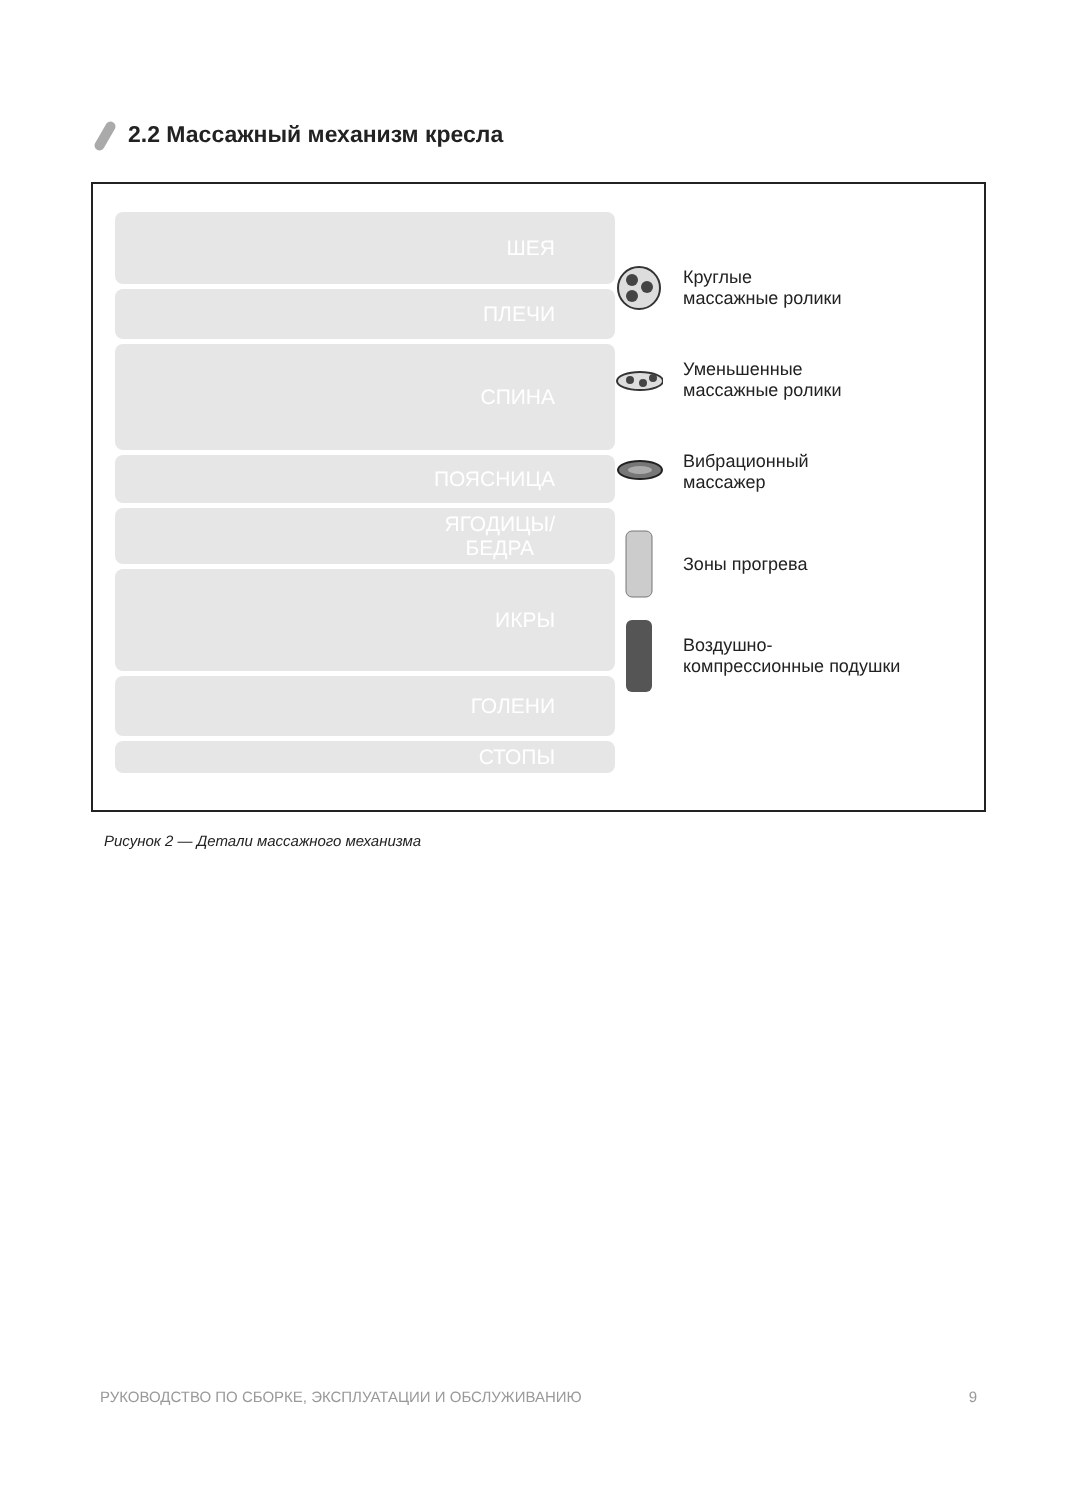2.2 Массажный механизм кресла
ШЕЯ
ПЛЕЧИ
СПИНА
ПОЯСНИЦА
ЯГОДИЦЫ/
БЕДРА
ИКРЫ
ГОЛЕНИ
СТОПЫ
Круглые
массажные ролики
Уменьшенные
массажные ролики
Вибрационный
массажер
Зоны прогрева
Воздушно-
компрессионные подушки
Рисунок 2 — Детали массажного механизма
РУКОВОДСТВО ПО СБОРКЕ, ЭКСПЛУАТАЦИИ И ОБСЛУЖИВАНИЮ 9